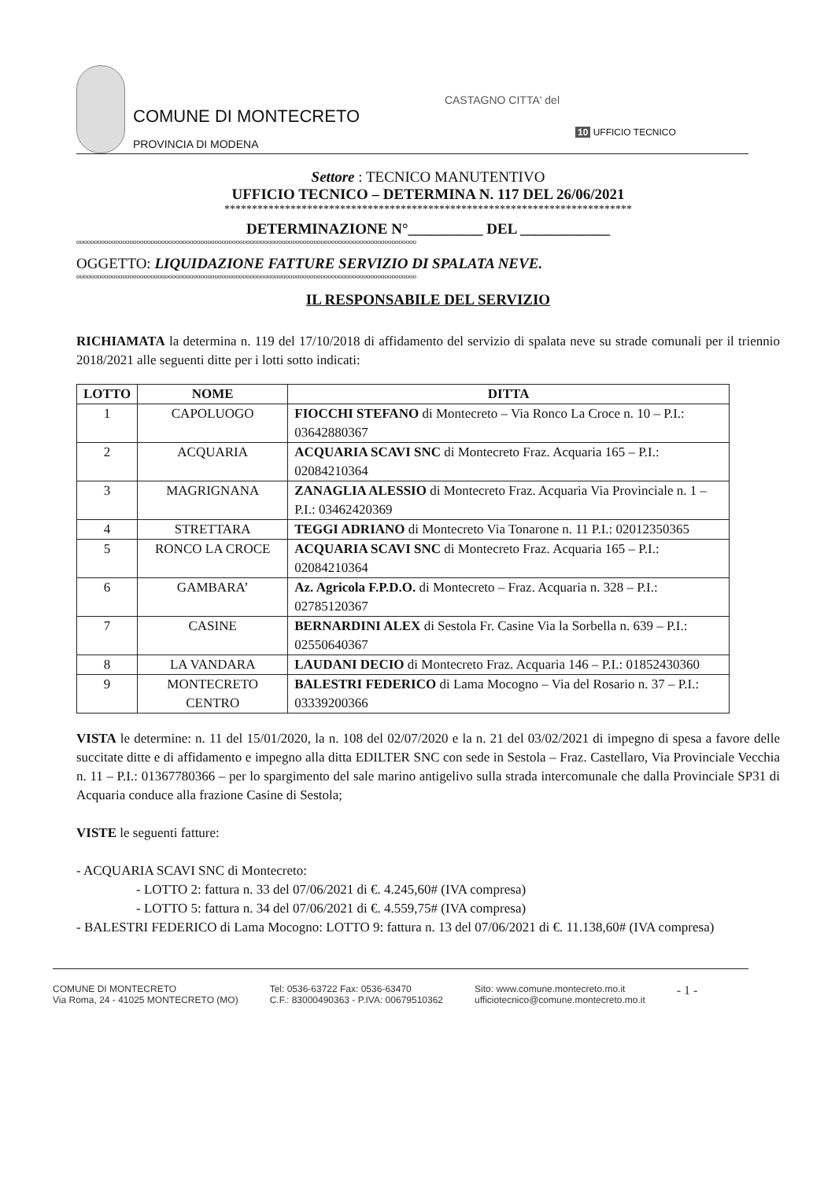COMUNE DI MONTECRETO
PROVINCIA DI MODENA
CASTAGNO CITTA' del
10 UFFICIO TECNICO
Settore : TECNICO MANUTENTIVO
UFFICIO TECNICO – DETERMINA N. 117 DEL 26/06/2021
**************************************************************************
DETERMINAZIONE N°__________ DEL ____________
oooooooooooooooooooooooooooooooooooooooooooooooooooooooooooooooooooooooooooooooooooooooooooooooo
OGGETTO: LIQUIDAZIONE FATTURE SERVIZIO DI SPALATA NEVE.
oooooooooooooooooooooooooooooooooooooooooooooooooooooooooooooooooooooooooooooooooooooooooooooooo
IL RESPONSABILE DEL SERVIZIO
RICHIAMATA la determina n. 119 del 17/10/2018 di affidamento del servizio di spalata neve su strade comunali per il triennio 2018/2021 alle seguenti ditte per i lotti sotto indicati:
| LOTTO | NOME | DITTA |
| --- | --- | --- |
| 1 | CAPOLUOGO | FIOCCHI STEFANO di Montecreto – Via Ronco La Croce n. 10 – P.I.: 03642880367 |
| 2 | ACQUARIA | ACQUARIA SCAVI SNC di Montecreto Fraz. Acquaria 165 – P.I.: 02084210364 |
| 3 | MAGRIGNANA | ZANAGLIA ALESSIO di Montecreto Fraz. Acquaria Via Provinciale n. 1 – P.I.: 03462420369 |
| 4 | STRETTARA | TEGGI ADRIANO di Montecreto Via Tonarone n. 11 P.I.: 02012350365 |
| 5 | RONCO LA CROCE | ACQUARIA SCAVI SNC di Montecreto Fraz. Acquaria 165 – P.I.: 02084210364 |
| 6 | GAMBARA’ | Az. Agricola F.P.D.O. di Montecreto – Fraz. Acquaria n. 328 – P.I.: 02785120367 |
| 7 | CASINE | BERNARDINI ALEX di Sestola Fr. Casine Via la Sorbella n. 639 – P.I.: 02550640367 |
| 8 | LA VANDARA | LAUDANI DECIO di Montecreto Fraz. Acquaria 146 – P.I.: 01852430360 |
| 9 | MONTECRETO CENTRO | BALESTRI FEDERICO di Lama Mocogno – Via del Rosario n. 37 – P.I.: 03339200366 |
VISTA le determine: n. 11 del 15/01/2020, la n. 108 del 02/07/2020 e la n. 21 del 03/02/2021 di impegno di spesa a favore delle succitate ditte e di affidamento e impegno alla ditta EDILTER SNC con sede in Sestola – Fraz. Castellaro, Via Provinciale Vecchia n. 11 – P.I.: 01367780366 – per lo spargimento del sale marino antigelivo sulla strada intercomunale che dalla Provinciale SP31 di Acquaria conduce alla frazione Casine di Sestola;
VISTE le seguenti fatture:
- ACQUARIA SCAVI SNC di Montecreto:
- LOTTO 2: fattura n. 33 del 07/06/2021 di €. 4.245,60# (IVA compresa)
- LOTTO 5: fattura n. 34 del 07/06/2021 di €. 4.559,75# (IVA compresa)
- BALESTRI FEDERICO di Lama Mocogno: LOTTO 9: fattura n. 13 del 07/06/2021 di €. 11.138,60# (IVA compresa)
COMUNE DI MONTECRETO
Via Roma, 24 - 41025 MONTECRETO (MO)
Tel: 0536-63722 Fax: 0536-63470
C.F.: 83000490363 - P.IVA: 00679510362
Sito: www.comune.montecreto.mo.it
ufficiotecnico@comune.montecreto.mo.it
- 1 -